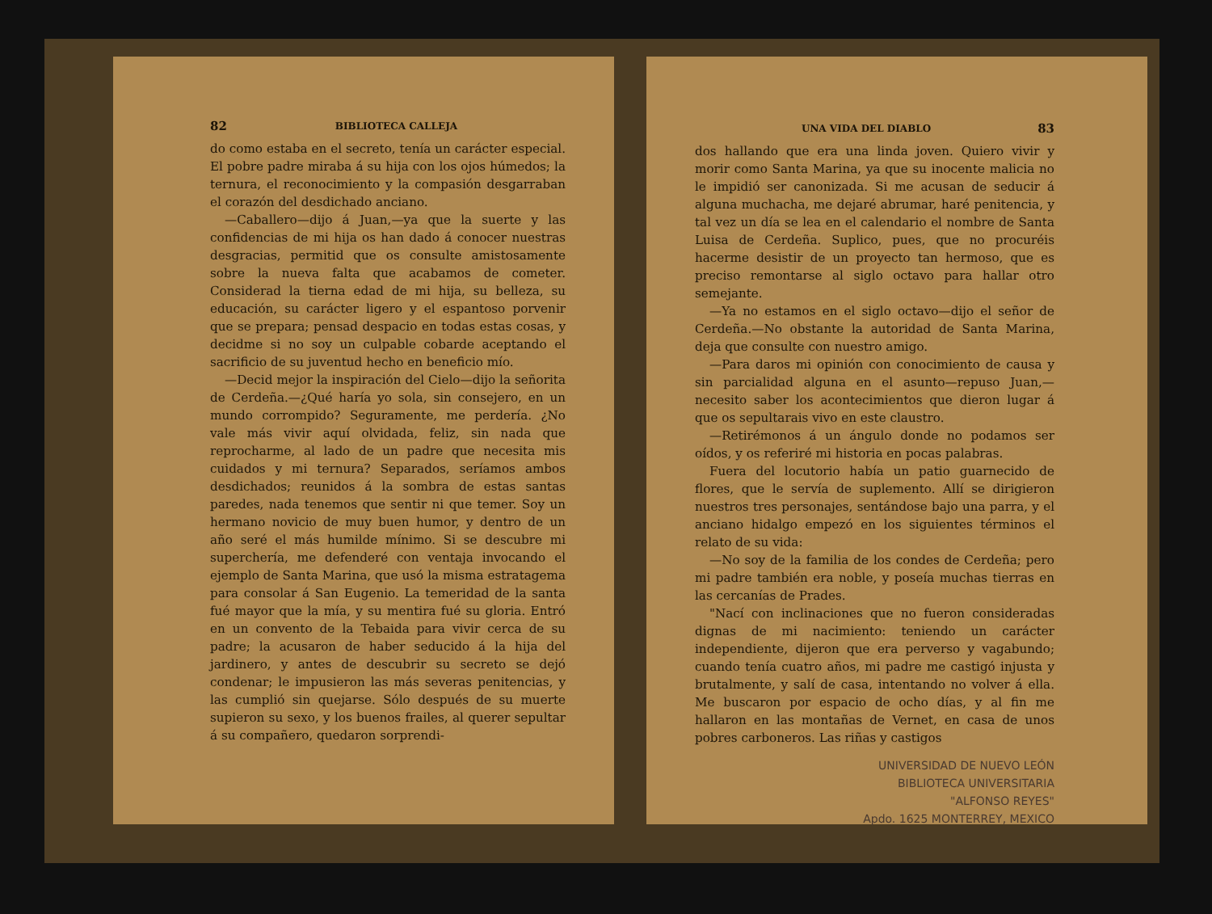82 BIBLIOTECA CALLEJA
do como estaba en el secreto, tenía un carácter especial. El pobre padre miraba á su hija con los ojos húmedos; la ternura, el reconocimiento y la compasión desgarraban el corazón del desdichado anciano.
—Caballero—dijo á Juan,—ya que la suerte y las confidencias de mi hija os han dado á conocer nuestras desgracias, permitid que os consulte amistosamente sobre la nueva falta que acabamos de cometer. Considerad la tierna edad de mi hija, su belleza, su educación, su carácter ligero y el espantoso porvenir que se prepara; pensad despacio en todas estas cosas, y decidme si no soy un culpable cobarde aceptando el sacrificio de su juventud hecho en beneficio mío.
—Decid mejor la inspiración del Cielo—dijo la señorita de Cerdeña.—¿Qué haría yo sola, sin consejero, en un mundo corrompido? Seguramente, me perdería. ¿No vale más vivir aquí olvidada, feliz, sin nada que reprocharme, al lado de un padre que necesita mis cuidados y mi ternura? Separados, seríamos ambos desdichados; reunidos á la sombra de estas santas paredes, nada tenemos que sentir ni que temer. Soy un hermano novicio de muy buen humor, y dentro de un año seré el más humilde mínimo. Si se descubre mi superchería, me defenderé con ventaja invocando el ejemplo de Santa Marina, que usó la misma estratagema para consolar á San Eugenio. La temeridad de la santa fué mayor que la mía, y su mentira fué su gloria. Entró en un convento de la Tebaida para vivir cerca de su padre; la acusaron de haber seducido á la hija del jardinero, y antes de descubrir su secreto se dejó condenar; le impusieron las más severas penitencias, y las cumplió sin quejarse. Sólo después de su muerte supieron su sexo, y los buenos frailes, al querer sepultar á su compañero, quedaron sorprendi-
UNA VIDA DEL DIABLO 83
dos hallando que era una linda joven. Quiero vivir y morir como Santa Marina, ya que su inocente malicia no le impidió ser canonizada. Si me acusan de seducir á alguna muchacha, me dejaré abrumar, haré penitencia, y tal vez un día se lea en el calendario el nombre de Santa Luisa de Cerdeña. Suplico, pues, que no procuréis hacerme desistir de un proyecto tan hermoso, que es preciso remontarse al siglo octavo para hallar otro semejante.
—Ya no estamos en el siglo octavo—dijo el señor de Cerdeña.—No obstante la autoridad de Santa Marina, deja que consulte con nuestro amigo.
—Para daros mi opinión con conocimiento de causa y sin parcialidad alguna en el asunto—repuso Juan,—necesito saber los acontecimientos que dieron lugar á que os sepultarais vivo en este claustro.
—Retirémonos á un ángulo donde no podamos ser oídos, y os referiré mi historia en pocas palabras.
Fuera del locutorio había un patio guarnecido de flores, que le servía de suplemento. Allí se dirigieron nuestros tres personajes, sentándose bajo una parra, y el anciano hidalgo empezó en los siguientes términos el relato de su vida:
—No soy de la familia de los condes de Cerdeña; pero mi padre también era noble, y poseía muchas tierras en las cercanías de Prades.
"Nací con inclinaciones que no fueron consideradas dignas de mi nacimiento: teniendo un carácter independiente, dijeron que era perverso y vagabundo; cuando tenía cuatro años, mi padre me castigó injusta y brutalmente, y salí de casa, intentando no volver á ella. Me buscaron por espacio de ocho días, y al fin me hallaron en las montañas de Vernet, en casa de unos pobres carboneros. Las riñas y castigos
UNIVERSIDAD DE NUEVO LEÓN
BIBLIOTECA UNIVERSITARIA
"ALFONSO REYES"
Apdo. 1625 MONTERREY, MEXICO